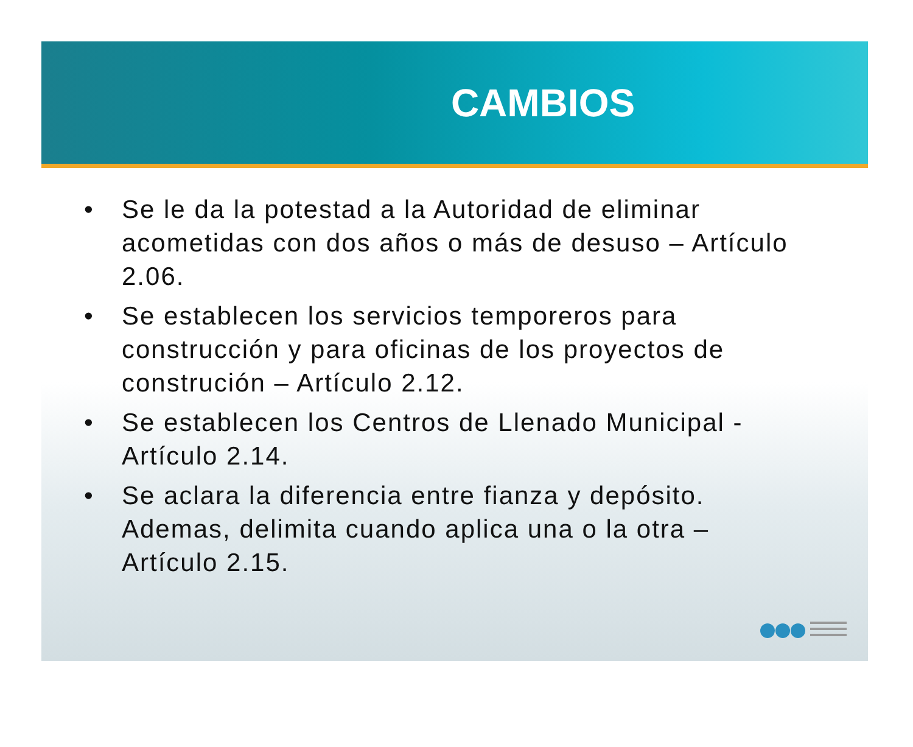CAMBIOS
• Se le da la potestad a la Autoridad de eliminar acometidas con dos años o más de desuso – Artículo 2.06.
• Se establecen los servicios temporeros para construcción y para oficinas de los proyectos de construción – Artículo 2.12.
• Se establecen los Centros de Llenado Municipal - Artículo 2.14.
• Se aclara la diferencia entre fianza y depósito. Ademas, delimita cuando aplica una o la otra – Artículo 2.15.